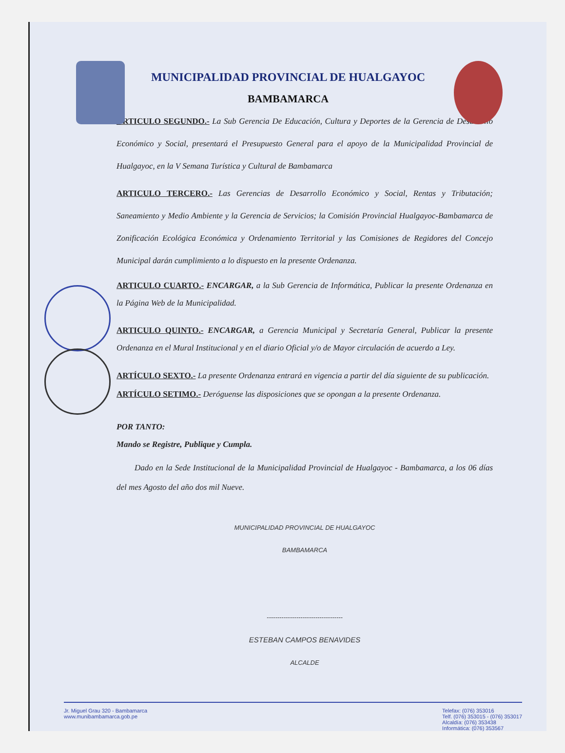MUNICIPALIDAD PROVINCIAL DE HUALGAYOC
BAMBAMARCA
ARTICULO SEGUNDO.- La Sub Gerencia De Educación, Cultura y Deportes de la Gerencia de Desarrollo Económico y Social, presentará el Presupuesto General para el apoyo de la Municipalidad Provincial de Hualgayoc, en la V Semana Turística y Cultural de Bambamarca
ARTICULO TERCERO.- Las Gerencias de Desarrollo Económico y Social, Rentas y Tributación; Saneamiento y Medio Ambiente y la Gerencia de Servicios; la Comisión Provincial Hualgayoc-Bambamarca de Zonificación Ecológica Económica y Ordenamiento Territorial y las Comisiones de Regidores del Concejo Municipal darán cumplimiento a lo dispuesto en la presente Ordenanza.
ARTICULO CUARTO.- ENCARGAR, a la Sub Gerencia de Informática, Publicar la presente Ordenanza en la Página Web de la Municipalidad.
ARTICULO QUINTO.- ENCARGAR, a Gerencia Municipal y Secretaría General, Publicar la presente Ordenanza en el Mural Institucional y en el diario Oficial y/o de Mayor circulación de acuerdo a Ley.
ARTÍCULO SEXTO.- La presente Ordenanza entrará en vigencia a partir del día siguiente de su publicación.
ARTÍCULO SETIMO.- Deróguense las disposiciones que se opongan a la presente Ordenanza.
POR TANTO:
Mando se Registre, Publique y Cumpla.
Dado en la Sede Institucional de la Municipalidad Provincial de Hualgayoc - Bambamarca, a los 06 días del mes Agosto del año dos mil Nueve.
MUNICIPALIDAD PROVINCIAL DE HUALGAYOC
BAMBAMARCA
------------------------------------
ESTEBAN CAMPOS BENAVIDES
ALCALDE
Jr. Miguel Grau 320 - Bambamarca
www.munibambamarca.gob.pe
Telefax: (076) 353016
Telf. (076) 353015 - (076) 353017
Alcaldía: (076) 353438
Informática: (076) 353567